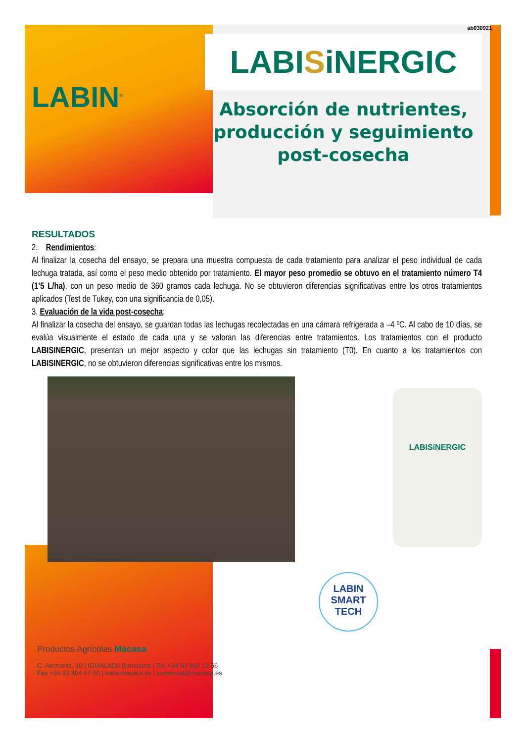ab030921
LABIN<sup>®</sup>
LABISiNERGIC
Absorción de nutrientes,
producción y seguimiento
post-cosecha
RESULTADOS
2. Rendimientos:
Al finalizar la cosecha del ensayo, se prepara una muestra compuesta de cada tratamiento para analizar el peso individual de cada lechuga tratada, así como el peso medio obtenido por tratamiento. El mayor peso promedio se obtuvo en el tratamiento número T4 (1’5 L/ha), con un peso medio de 360 gramos cada lechuga. No se obtuvieron diferencias significativas entre los otros tratamientos aplicados (Test de Tukey, con una significancia de 0,05).
3. Evaluación de la vida post-cosecha:
Al finalizar la cosecha del ensayo, se guardan todas las lechugas recolectadas en una cámara refrigerada a –4 ºC. Al cabo de 10 días, se evalúa visualmente el estado de cada una y se valoran las diferencias entre tratamientos. Los tratamientos con el producto LABISINERGIC, presentan un mejor aspecto y color que las lechugas sin tratamiento (T0). En cuanto a los tratamientos con LABISINERGIC, no se obtuvieron diferencias significativas entre los mismos.
LABISiNERGIC
LABIN
SMART
TECH
Productos Agrícolas Macasa
C. Alemania, 10 | IGUALADA Barcelona | Tel. +34 93 803 19 66
Fax +34 93 804 67 50 | www.macasa.es | comercial@macasa.es